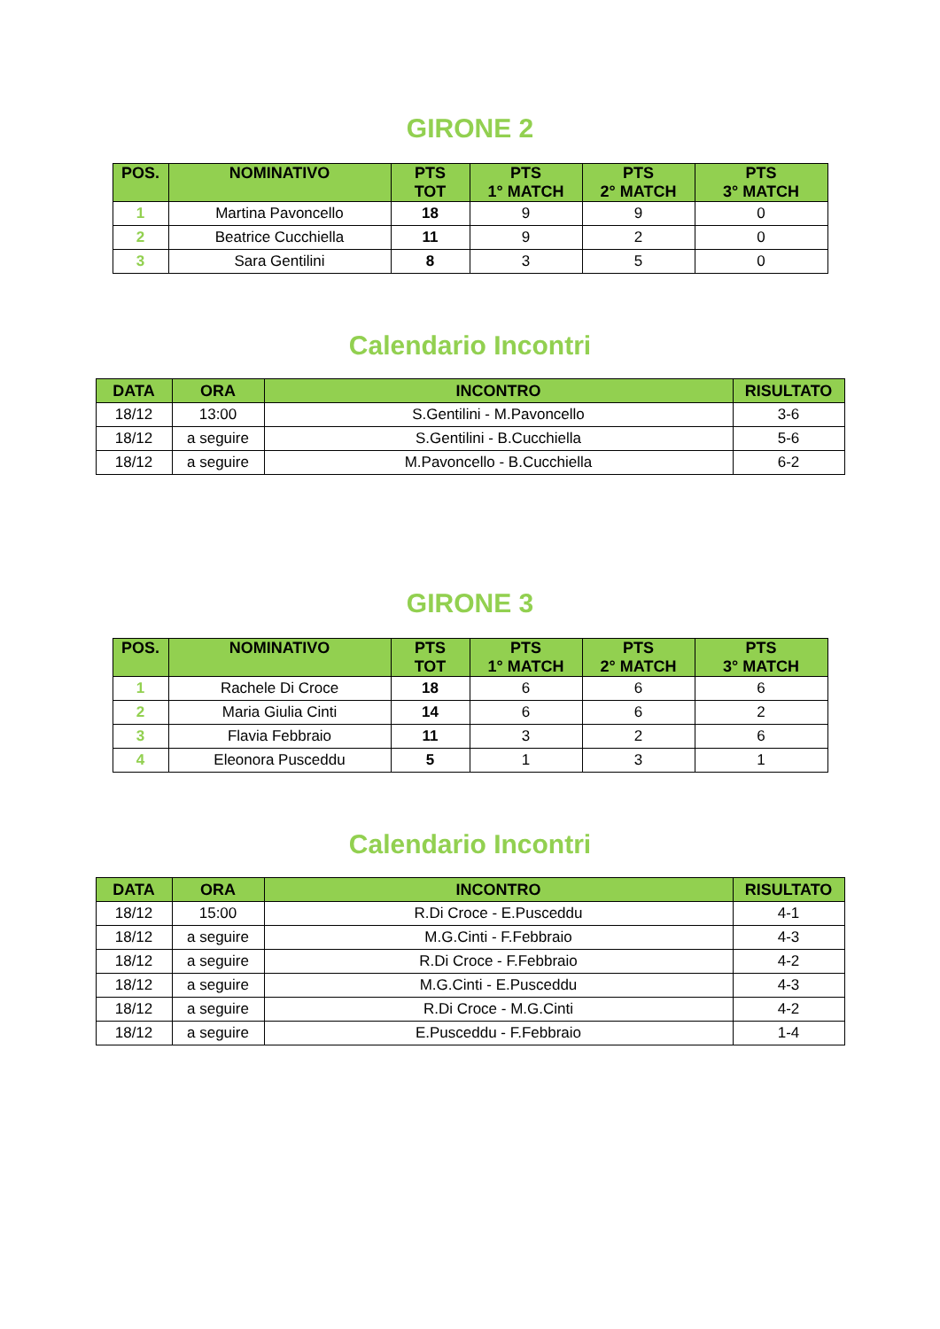GIRONE 2
| POS. | NOMINATIVO | PTS TOT | PTS 1° MATCH | PTS 2° MATCH | PTS 3° MATCH |
| --- | --- | --- | --- | --- | --- |
| 1 | Martina Pavoncello | 18 | 9 | 9 | 0 |
| 2 | Beatrice Cucchiella | 11 | 9 | 2 | 0 |
| 3 | Sara Gentilini | 8 | 3 | 5 | 0 |
Calendario Incontri
| DATA | ORA | INCONTRO | RISULTATO |
| --- | --- | --- | --- |
| 18/12 | 13:00 | S.Gentilini - M.Pavoncello | 3-6 |
| 18/12 | a seguire | S.Gentilini - B.Cucchiella | 5-6 |
| 18/12 | a seguire | M.Pavoncello - B.Cucchiella | 6-2 |
GIRONE 3
| POS. | NOMINATIVO | PTS TOT | PTS 1° MATCH | PTS 2° MATCH | PTS 3° MATCH |
| --- | --- | --- | --- | --- | --- |
| 1 | Rachele Di Croce | 18 | 6 | 6 | 6 |
| 2 | Maria Giulia Cinti | 14 | 6 | 6 | 2 |
| 3 | Flavia Febbraio | 11 | 3 | 2 | 6 |
| 4 | Eleonora Pusceddu | 5 | 1 | 3 | 1 |
Calendario Incontri
| DATA | ORA | INCONTRO | RISULTATO |
| --- | --- | --- | --- |
| 18/12 | 15:00 | R.Di Croce - E.Pusceddu | 4-1 |
| 18/12 | a seguire | M.G.Cinti - F.Febbraio | 4-3 |
| 18/12 | a seguire | R.Di Croce - F.Febbraio | 4-2 |
| 18/12 | a seguire | M.G.Cinti - E.Pusceddu | 4-3 |
| 18/12 | a seguire | R.Di Croce - M.G.Cinti | 4-2 |
| 18/12 | a seguire | E.Pusceddu - F.Febbraio | 1-4 |